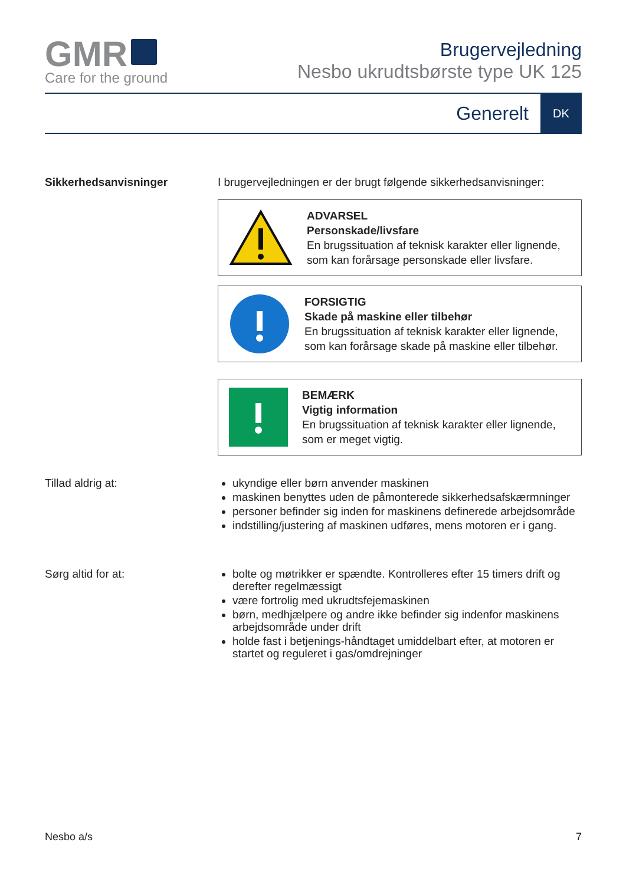GMR
Care for the ground
Brugervejledning
Nesbo ukrudtsbørste type UK 125
Generelt DK
Sikkerhedsanvisninger I brugervejledningen er der brugt følgende sikkerhedsanvisninger:
ADVARSEL
Personskade/livsfare
En brugssituation af teknisk karakter eller lignende, som kan forårsage personskade eller livsfare.
FORSIGTIG
Skade på maskine eller tilbehør
En brugssituation af teknisk karakter eller lignende, som kan forårsage skade på maskine eller tilbehør.
BEMÆRK
Vigtig information
En brugssituation af teknisk karakter eller lignende, som er meget vigtig.
Tillad aldrig at:
ukyndige eller børn anvender maskinen
maskinen benyttes uden de påmonterede sikkerhedsafskærmninger
personer befinder sig inden for maskinens definerede arbejdsområde
indstilling/justering af maskinen udføres, mens motoren er i gang.
Sørg altid for at:
bolte og møtrikker er spændte. Kontrolleres efter 15 timers drift og derefter regelmæssigt
være fortrolig med ukrudtsfejemaskinen
børn, medhjælpere og andre ikke befinder sig indenfor maskinens arbejdsområde under drift
holde fast i betjenings-håndtaget umiddelbart efter, at motoren er startet og reguleret i gas/omdrejninger
Nesbo a/s 7